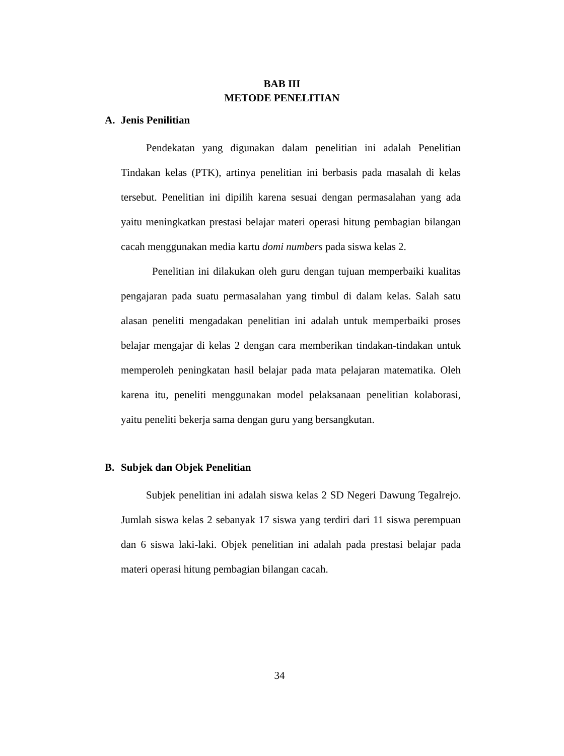BAB III
METODE PENELITIAN
A. Jenis Penilitian
Pendekatan yang digunakan dalam penelitian ini adalah Penelitian Tindakan kelas (PTK), artinya penelitian ini berbasis pada masalah di kelas tersebut. Penelitian ini dipilih karena sesuai dengan permasalahan yang ada yaitu meningkatkan prestasi belajar materi operasi hitung pembagian bilangan cacah menggunakan media kartu domi numbers pada siswa kelas 2.
Penelitian ini dilakukan oleh guru dengan tujuan memperbaiki kualitas pengajaran pada suatu permasalahan yang timbul di dalam kelas. Salah satu alasan peneliti mengadakan penelitian ini adalah untuk memperbaiki proses belajar mengajar di kelas 2 dengan cara memberikan tindakan-tindakan untuk memperoleh peningkatan hasil belajar pada mata pelajaran matematika. Oleh karena itu, peneliti menggunakan model pelaksanaan penelitian kolaborasi, yaitu peneliti bekerja sama dengan guru yang bersangkutan.
B. Subjek dan Objek Penelitian
Subjek penelitian ini adalah siswa kelas 2 SD Negeri Dawung Tegalrejo. Jumlah siswa kelas 2 sebanyak 17 siswa yang terdiri dari 11 siswa perempuan dan 6 siswa laki-laki. Objek penelitian ini adalah pada prestasi belajar pada materi operasi hitung pembagian bilangan cacah.
34